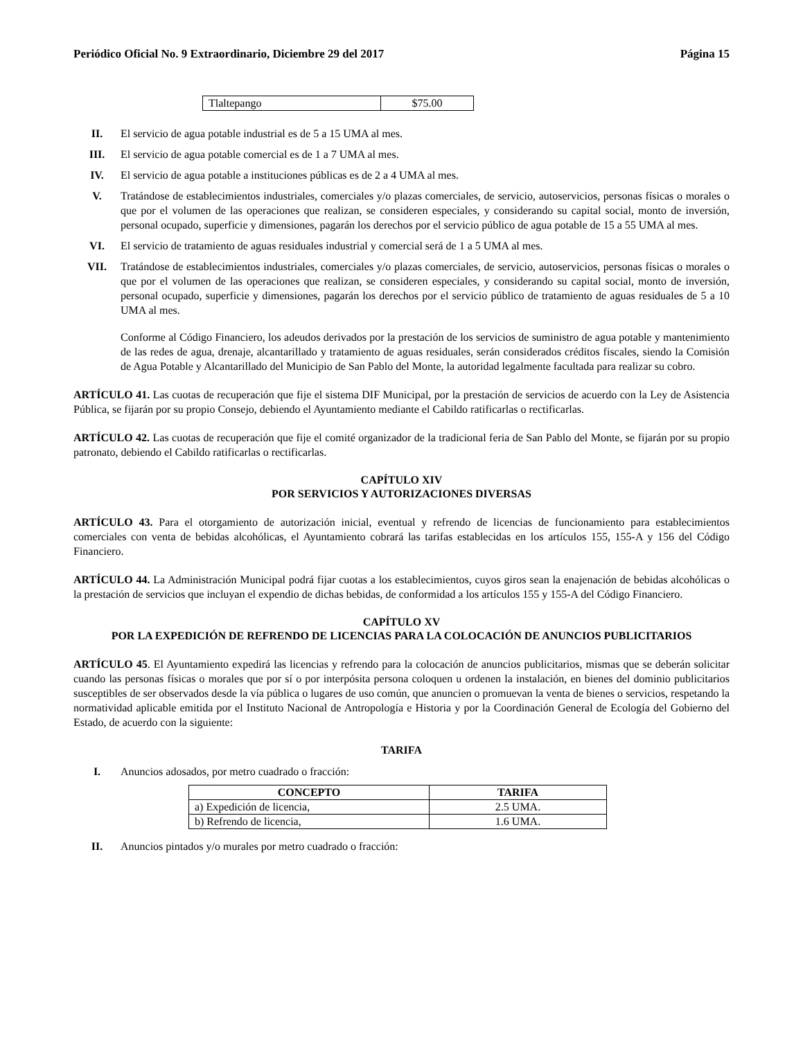Periódico Oficial No. 9 Extraordinario, Diciembre 29 del 2017 Página 15
| Tlaltepango | $75.00 |
II. El servicio de agua potable industrial es de 5 a 15 UMA al mes.
III. El servicio de agua potable comercial es de 1 a 7 UMA al mes.
IV. El servicio de agua potable a instituciones públicas es de 2 a 4 UMA al mes.
V. Tratándose de establecimientos industriales, comerciales y/o plazas comerciales, de servicio, autoservicios, personas físicas o morales o que por el volumen de las operaciones que realizan, se consideren especiales, y considerando su capital social, monto de inversión, personal ocupado, superficie y dimensiones, pagarán los derechos por el servicio público de agua potable de 15 a 55 UMA al mes.
VI. El servicio de tratamiento de aguas residuales industrial y comercial será de 1 a 5 UMA al mes.
VII. Tratándose de establecimientos industriales, comerciales y/o plazas comerciales, de servicio, autoservicios, personas físicas o morales o que por el volumen de las operaciones que realizan, se consideren especiales, y considerando su capital social, monto de inversión, personal ocupado, superficie y dimensiones, pagarán los derechos por el servicio público de tratamiento de aguas residuales de 5 a 10 UMA al mes.
Conforme al Código Financiero, los adeudos derivados por la prestación de los servicios de suministro de agua potable y mantenimiento de las redes de agua, drenaje, alcantarillado y tratamiento de aguas residuales, serán considerados créditos fiscales, siendo la Comisión de Agua Potable y Alcantarillado del Municipio de San Pablo del Monte, la autoridad legalmente facultada para realizar su cobro.
ARTÍCULO 41. Las cuotas de recuperación que fije el sistema DIF Municipal, por la prestación de servicios de acuerdo con la Ley de Asistencia Pública, se fijarán por su propio Consejo, debiendo el Ayuntamiento mediante el Cabildo ratificarlas o rectificarlas.
ARTÍCULO 42. Las cuotas de recuperación que fije el comité organizador de la tradicional feria de San Pablo del Monte, se fijarán por su propio patronato, debiendo el Cabildo ratificarlas o rectificarlas.
CAPÍTULO XIV
POR SERVICIOS Y AUTORIZACIONES DIVERSAS
ARTÍCULO 43. Para el otorgamiento de autorización inicial, eventual y refrendo de licencias de funcionamiento para establecimientos comerciales con venta de bebidas alcohólicas, el Ayuntamiento cobrará las tarifas establecidas en los artículos 155, 155-A y 156 del Código Financiero.
ARTÍCULO 44. La Administración Municipal podrá fijar cuotas a los establecimientos, cuyos giros sean la enajenación de bebidas alcohólicas o la prestación de servicios que incluyan el expendio de dichas bebidas, de conformidad a los artículos 155 y 155-A del Código Financiero.
CAPÍTULO XV
POR LA EXPEDICIÓN DE REFRENDO DE LICENCIAS PARA LA COLOCACIÓN DE ANUNCIOS PUBLICITARIOS
ARTÍCULO 45. El Ayuntamiento expedirá las licencias y refrendo para la colocación de anuncios publicitarios, mismas que se deberán solicitar cuando las personas físicas o morales que por sí o por interpósita persona coloquen u ordenen la instalación, en bienes del dominio publicitarios susceptibles de ser observados desde la vía pública o lugares de uso común, que anuncien o promuevan la venta de bienes o servicios, respetando la normatividad aplicable emitida por el Instituto Nacional de Antropología e Historia y por la Coordinación General de Ecología del Gobierno del Estado, de acuerdo con la siguiente:
TARIFA
I. Anuncios adosados, por metro cuadrado o fracción:
| CONCEPTO | TARIFA |
| --- | --- |
| a) Expedición de licencia, | 2.5 UMA. |
| b) Refrendo de licencia, | 1.6 UMA. |
II. Anuncios pintados y/o murales por metro cuadrado o fracción: